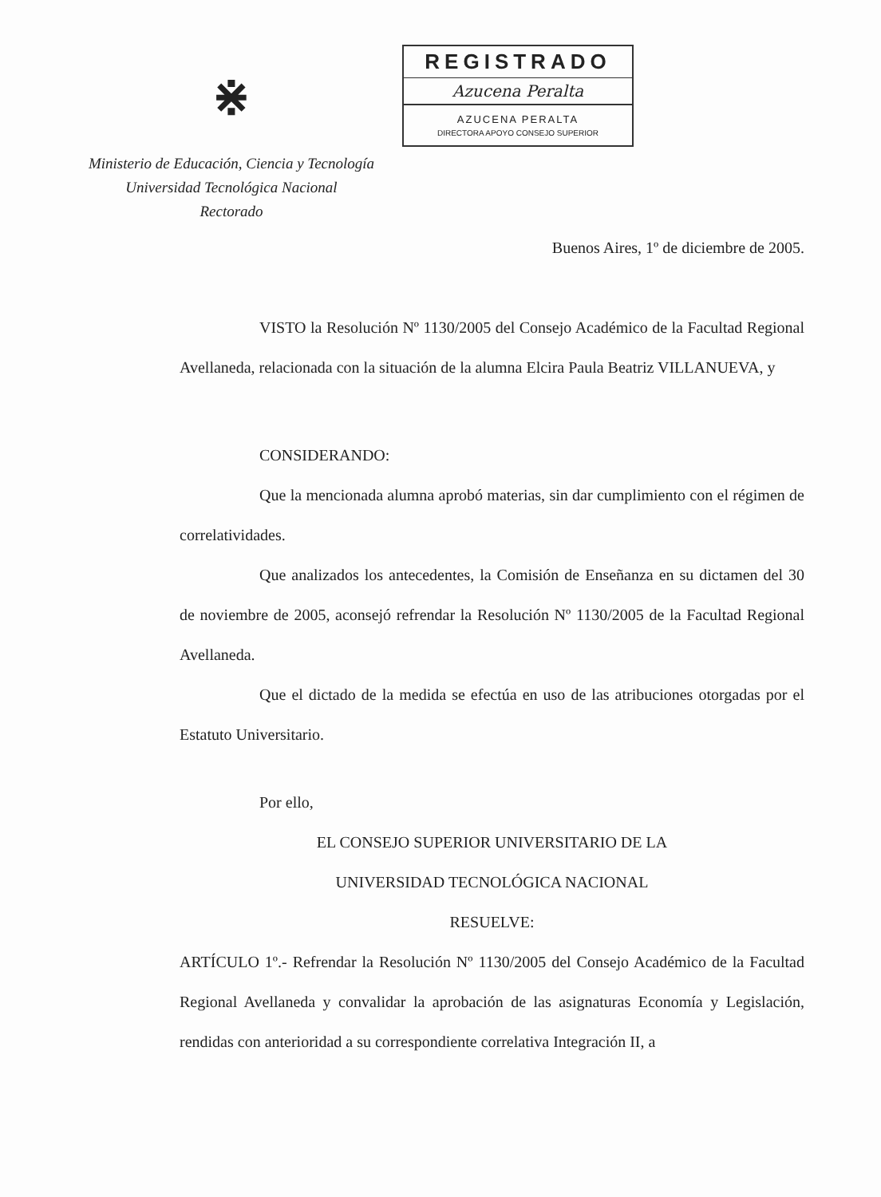⋇
Ministerio de Educación, Ciencia y Tecnología
Universidad Tecnológica Nacional
Rectorado
REGISTRADO
Azucena Peralta
AZUCENA PERALTA
DIRECTORA APOYO CONSEJO SUPERIOR
Buenos Aires, 1º de diciembre de 2005.
VISTO la Resolución Nº 1130/2005 del Consejo Académico de la Facultad Regional Avellaneda, relacionada con la situación de la alumna Elcira Paula Beatriz VILLANUEVA, y
CONSIDERANDO:
Que la mencionada alumna aprobó materias, sin dar cumplimiento con el régimen de correlatividades.
Que analizados los antecedentes, la Comisión de Enseñanza en su dictamen del 30 de noviembre de 2005, aconsejó refrendar la Resolución Nº 1130/2005 de la Facultad Regional Avellaneda.
Que el dictado de la medida se efectúa en uso de las atribuciones otorgadas por el Estatuto Universitario.
Por ello,
EL CONSEJO SUPERIOR UNIVERSITARIO DE LA
UNIVERSIDAD TECNOLÓGICA NACIONAL
RESUELVE:
ARTÍCULO 1º.- Refrendar la Resolución Nº 1130/2005 del Consejo Académico de la Facultad Regional Avellaneda y convalidar la aprobación de las asignaturas Economía y Legislación, rendidas con anterioridad a su correspondiente correlativa Integración II, a